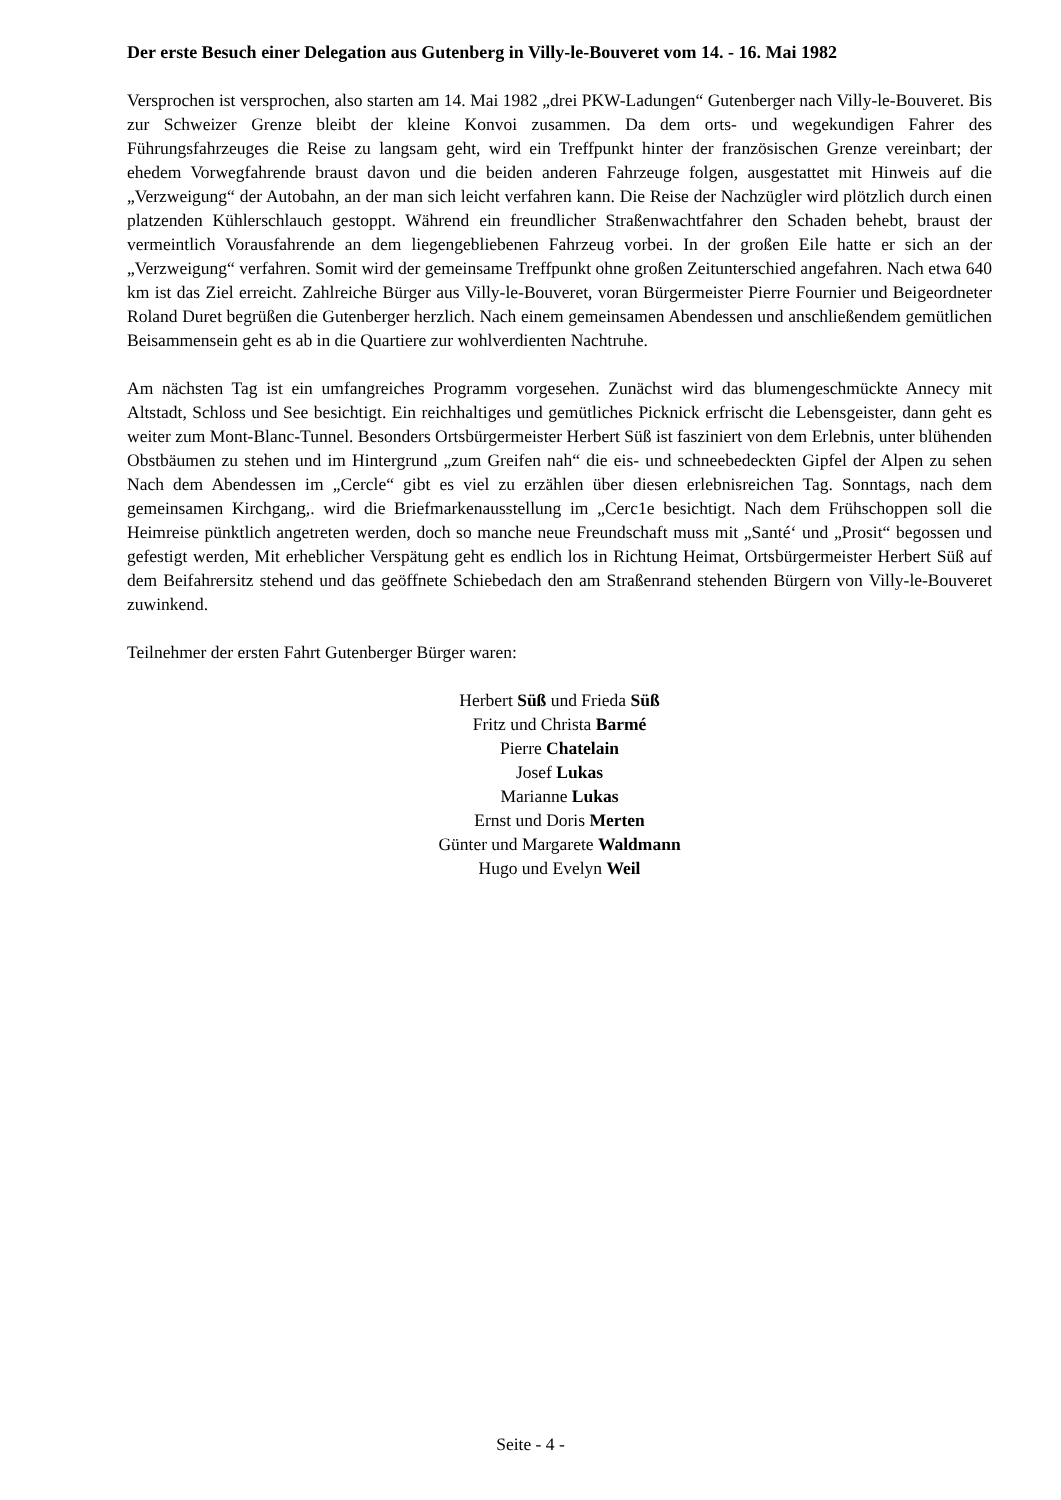Der erste Besuch einer Delegation aus Gutenberg in Villy-le-Bouveret vom 14. - 16. Mai 1982
Versprochen ist versprochen, also starten am 14. Mai 1982 „drei PKW-Ladungen“ Gutenberger nach Villy-le-Bouveret. Bis zur Schweizer Grenze bleibt der kleine Konvoi zusammen. Da dem orts- und wegekundigen Fahrer des Führungsfahrzeuges die Reise zu langsam geht, wird ein Treffpunkt hinter der französischen Grenze vereinbart; der ehedem Vorwegfahrende braust davon und die beiden anderen Fahrzeuge folgen, ausgestattet mit Hinweis auf die „Verzweigung“ der Autobahn, an der man sich leicht verfahren kann. Die Reise der Nachzügler wird plötzlich durch einen platzenden Kühlerschlauch gestoppt. Während ein freundlicher Straßenwachtfahrer den Schaden behebt, braust der vermeintlich Vorausfahrende an dem liegengebliebenen Fahrzeug vorbei. In der großen Eile hatte er sich an der „Verzweigung“ verfahren. Somit wird der gemeinsame Treffpunkt ohne großen Zeitunterschied angefahren. Nach etwa 640 km ist das Ziel erreicht. Zahlreiche Bürger aus Villy-le-Bouveret, voran Bürgermeister Pierre Fournier und Beigeordneter Roland Duret begrüßen die Gutenberger herzlich. Nach einem gemeinsamen Abendessen und anschließendem gemütlichen Beisammensein geht es ab in die Quartiere zur wohlverdienten Nachtruhe.
Am nächsten Tag ist ein umfangreiches Programm vorgesehen. Zunächst wird das blumengeschmückte Annecy mit Altstadt, Schloss und See besichtigt. Ein reichhaltiges und gemütliches Picknick erfrischt die Lebensgeister, dann geht es weiter zum Mont-Blanc-Tunnel. Besonders Ortsbürgermeister Herbert Süß ist fasziniert von dem Erlebnis, unter blühenden Obstbäumen zu stehen und im Hintergrund „zum Greifen nah“ die eis- und schneebedeckten Gipfel der Alpen zu sehen Nach dem Abendessen im „Cercle“ gibt es viel zu erzählen über diesen erlebnisreichen Tag. Sonntags, nach dem gemeinsamen Kirchgang,. wird die Briefmarkenausstellung im „Cerc1e besichtigt. Nach dem Frühschoppen soll die Heimreise pünktlich angetreten werden, doch so manche neue Freundschaft muss mit „Santé‘ und „Prosit“ begossen und gefestigt werden, Mit erheblicher Verspätung geht es endlich los in Richtung Heimat, Ortsbürgermeister Herbert Süß auf dem Beifahrersitz stehend und das geöffnete Schiebedach den am Straßenrand stehenden Bürgern von Villy-le-Bouveret zuwinkend.
Teilnehmer der ersten Fahrt Gutenberger Bürger waren:
Herbert Süß und Frieda Süß
Fritz und Christa Barmé
Pierre Chatelain
Josef Lukas
Marianne Lukas
Ernst und Doris Merten
Günter und Margarete Waldmann
Hugo und Evelyn Weil
Seite - 4 -